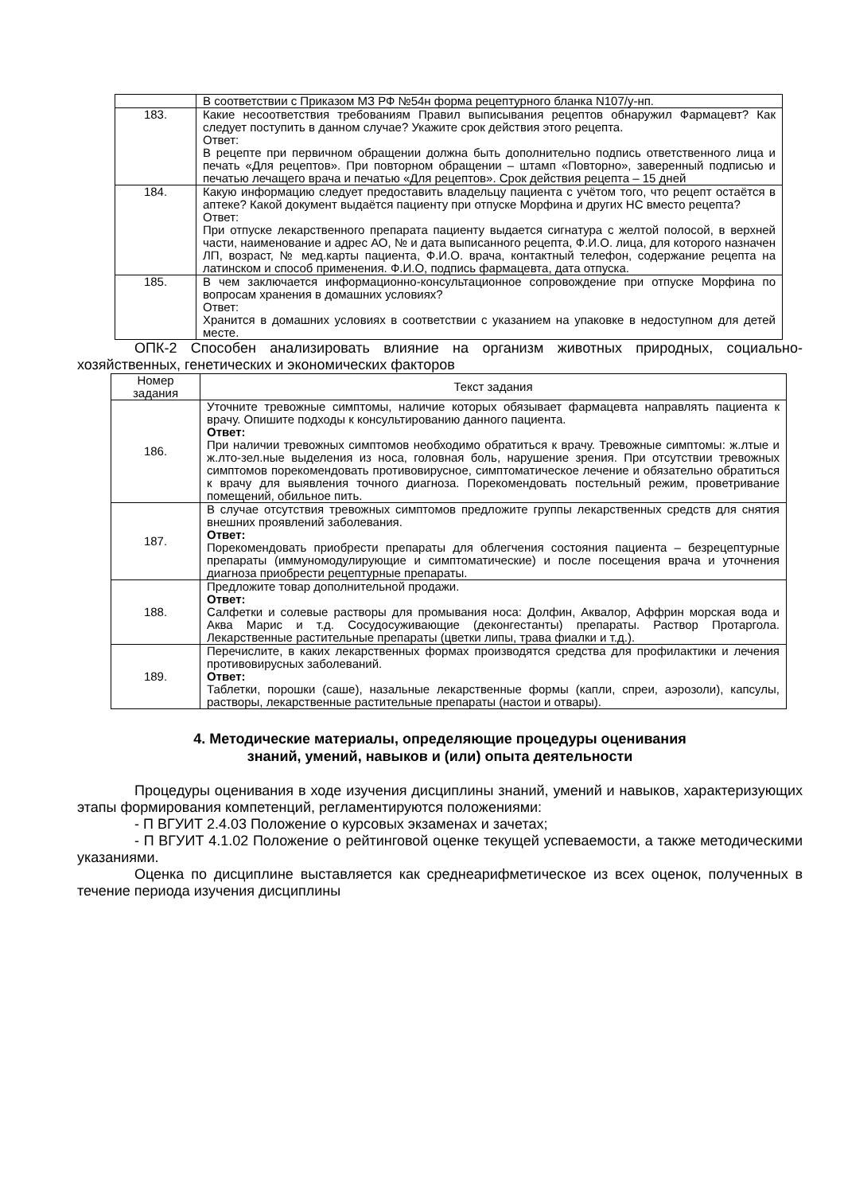| | В соответствии с Приказом МЗ РФ №54н форма рецептурного бланка N107/у-нп. |
| 183. | Какие несоответствия требованиям Правил выписывания рецептов обнаружил Фармацевт? Как следует поступить в данном случае? Укажите срок действия этого рецепта. Ответ: В рецепте при первичном обращении должна быть дополнительно подпись ответственного лица и печать «Для рецептов». При повторном обращении – штамп «Повторно», заверенный подписью и печатью лечащего врача и печатью «Для рецептов». Срок действия рецепта – 15 дней |
| 184. | Какую информацию следует предоставить владельцу пациента с учётом того, что рецепт остаётся в аптеке? Какой документ выдаётся пациенту при отпуске Морфина и других НС вместо рецепта? Ответ: При отпуске лекарственного препарата пациенту выдается сигнатура с желтой полосой, в верхней части, наименование и адрес АО, № и дата выписанного рецепта, Ф.И.О. лица, для которого назначен ЛП, возраст, № мед.карты пациента, Ф.И.О. врача, контактный телефон, содержание рецепта на латинском и способ применения. Ф.И.О, подпись фармацевта, дата отпуска. |
| 185. | В чем заключается информационно-консультационное сопровождение при отпуске Морфина по вопросам хранения в домашних условиях? Ответ: Хранится в домашних условиях в соответствии с указанием на упаковке в недоступном для детей месте. |
ОПК-2 Способен анализировать влияние на организм животных природных, социально-хозяйственных, генетических и экономических факторов
| Номер задания | Текст задания |
| --- | --- |
| 186. | Уточните тревожные симптомы, наличие которых обязывает фармацевта направлять пациента к врачу. Опишите подходы к консультированию данного пациента. Ответ: При наличии тревожных симптомов необходимо обратиться к врачу. Тревожные симптомы: ж.лтые и ж.лто-зел.ные выделения из носа, головная боль, нарушение зрения. При отсутствии тревожных симптомов порекомендовать противовирусное, симптоматическое лечение и обязательно обратиться к врачу для выявления точного диагноза. Порекомендовать постельный режим, проветривание помещений, обильное пить. |
| 187. | В случае отсутствия тревожных симптомов предложите группы лекарственных средств для снятия внешних проявлений заболевания. Ответ: Порекомендовать приобрести препараты для облегчения состояния пациента – безрецептурные препараты (иммуномодулирующие и симптоматические) и после посещения врача и уточнения диагноза приобрести рецептурные препараты. |
| 188. | Предложите товар дополнительной продажи. Ответ: Салфетки и солевые растворы для промывания носа: Долфин, Аквалор, Аффрин морская вода и Аква Марис и т.д. Сосудосуживающие (деконгестанты) препараты. Раствор Протаргола. Лекарственные растительные препараты (цветки липы, трава фиалки и т.д.). |
| 189. | Перечислите, в каких лекарственных формах производятся средства для профилактики и лечения противовирусных заболеваний. Ответ: Таблетки, порошки (саше), назальные лекарственные формы (капли, спреи, аэрозоли), капсулы, растворы, лекарственные растительные препараты (настои и отвары). |
4. Методические материалы, определяющие процедуры оценивания
знаний, умений, навыков и (или) опыта деятельности
Процедуры оценивания в ходе изучения дисциплины знаний, умений и навыков, характеризующих этапы формирования компетенций, регламентируются положениями:
- П ВГУИТ 2.4.03 Положение о курсовых экзаменах и зачетах;
- П ВГУИТ 4.1.02 Положение о рейтинговой оценке текущей успеваемости, а также методическими указаниями.
Оценка по дисциплине выставляется как среднеарифметическое из всех оценок, полученных в течение периода изучения дисциплины